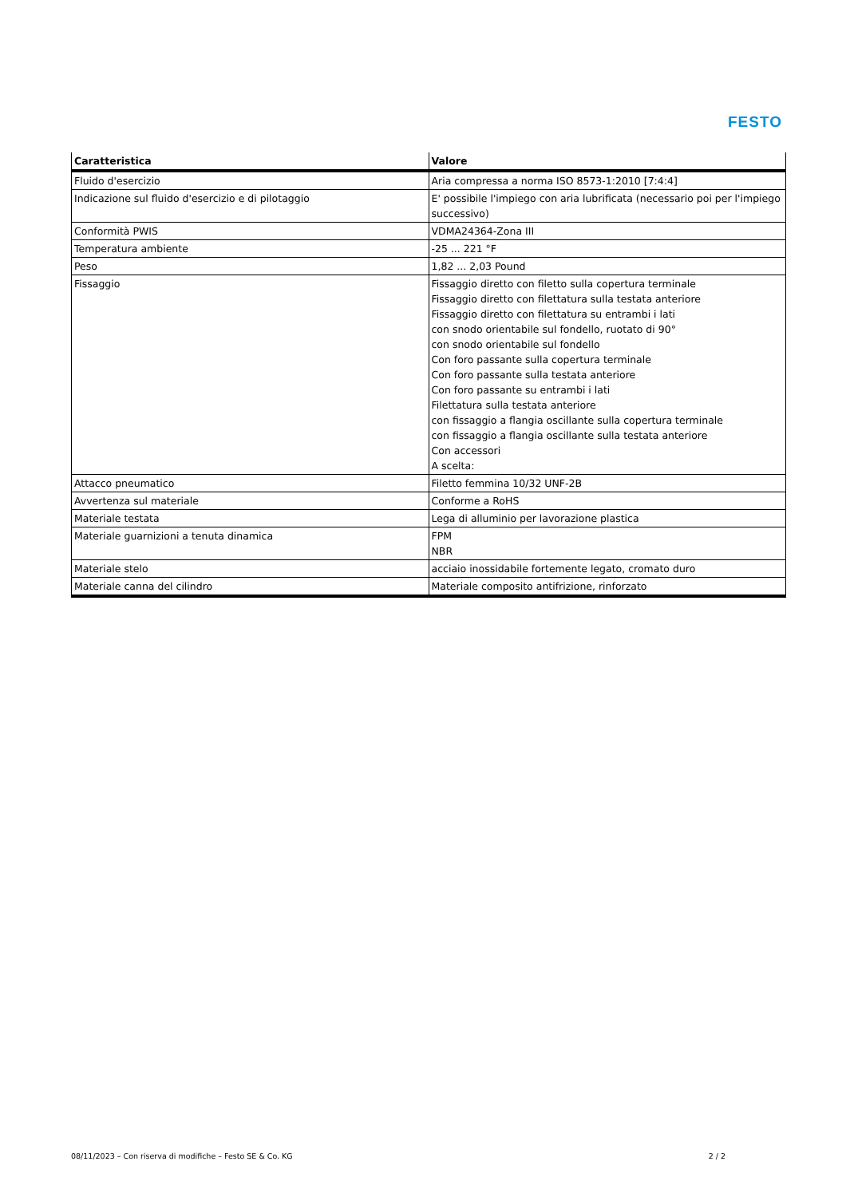FESTO
| Caratteristica | Valore |
| --- | --- |
| Fluido d'esercizio | Aria compressa a norma ISO 8573-1:2010 [7:4:4] |
| Indicazione sul fluido d'esercizio e di pilotaggio | E' possibile l'impiego con aria lubrificata (necessario poi per l'impiego successivo) |
| Conformità PWIS | VDMA24364-Zona III |
| Temperatura ambiente | -25 ... 221 °F |
| Peso | 1,82 ... 2,03 Pound |
| Fissaggio | Fissaggio diretto con filetto sulla copertura terminale Fissaggio diretto con filettatura sulla testata anteriore Fissaggio diretto con filettatura su entrambi i lati con snodo orientabile sul fondello, ruotato di 90° con snodo orientabile sul fondello Con foro passante sulla copertura terminale Con foro passante sulla testata anteriore Con foro passante su entrambi i lati Filettatura sulla testata anteriore con fissaggio a flangia oscillante sulla copertura terminale con fissaggio a flangia oscillante sulla testata anteriore Con accessori A scelta: |
| Attacco pneumatico | Filetto femmina 10/32 UNF-2B |
| Avvertenza sul materiale | Conforme a RoHS |
| Materiale testata | Lega di alluminio per lavorazione plastica |
| Materiale guarnizioni a tenuta dinamica | FPM NBR |
| Materiale stelo | acciaio inossidabile fortemente legato, cromato duro |
| Materiale canna del cilindro | Materiale composito antifrizione, rinforzato |
08/11/2023 – Con riserva di modifiche – Festo SE & Co. KG 2 / 2